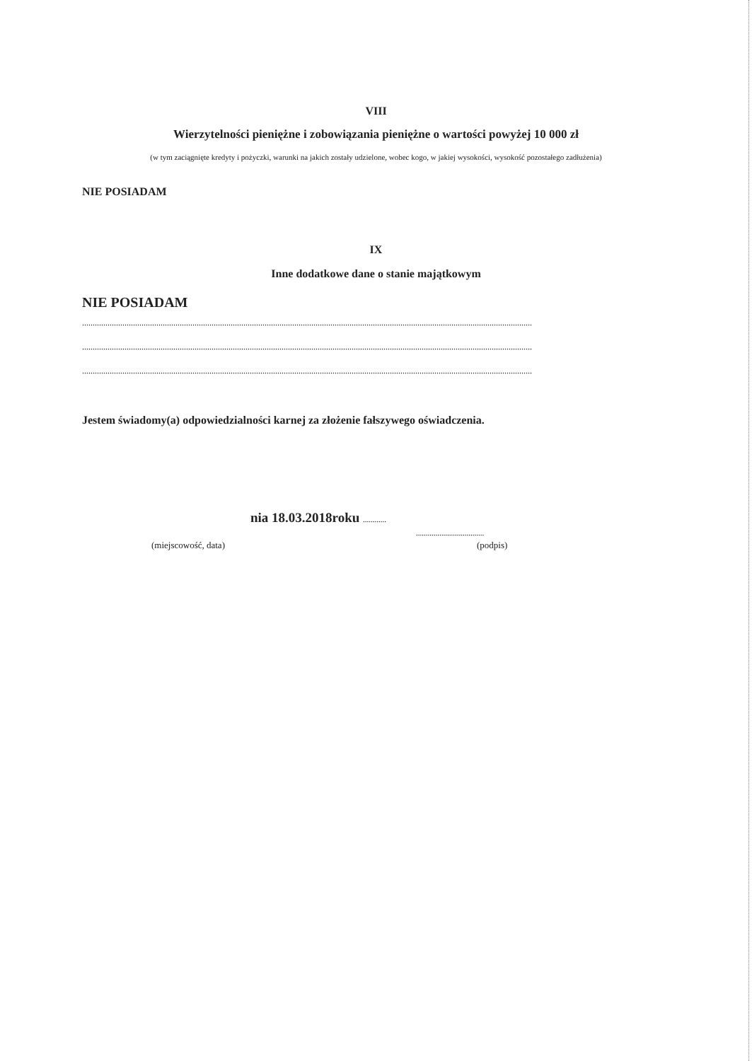VIII
Wierzytelności pieniężne i zobowiązania pieniężne o wartości powyżej 10 000 zł
(w tym zaciągnięte kredyty i pożyczki, warunki na jakich zostały udzielone, wobec kogo, w jakiej wysokości, wysokość pozostałego zadłużenia)
NIE POSIADAM
IX
Inne dodatkowe dane o stanie majątkowym
NIE POSIADAM
....................................................................................................................................................................................................................
....................................................................................................................................................................................................................
....................................................................................................................................................................................................................
Jestem świadomy(a) odpowiedzialności karnej za złożenie fałszywego oświadczenia.
nia 18.03.2018roku ............
...................................
(miejscowość, data) (podpis)